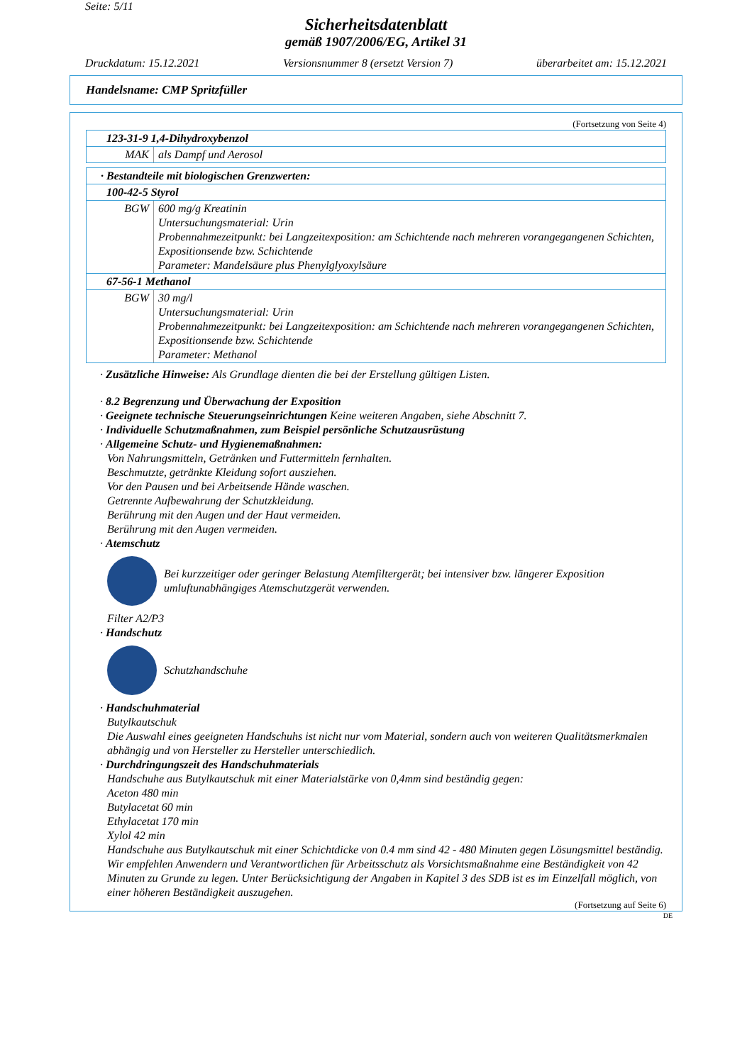Seite: 5/11
Sicherheitsdatenblatt
gemäß 1907/2006/EG, Artikel 31
Druckdatum: 15.12.2021 Versionsnummer 8 (ersetzt Version 7) überarbeitet am: 15.12.2021
Handelsname: CMP Spritzfüller
(Fortsetzung von Seite 4)
| 123-31-9 1,4-Dihydroxybenzol | |
| MAK | als Dampf und Aerosol |
| · Bestandteile mit biologischen Grenzwerten: | |
| 100-42-5 Styrol | |
| BGW | 600 mg/g Kreatinin Untersuchungsmaterial: Urin Probennahmezeitpunkt: bei Langzeitexposition: am Schichtende nach mehreren vorangegangenen Schichten, Expositionsende bzw. Schichtende Parameter: Mandelsäure plus Phenylglyoxylsäure |
| 67-56-1 Methanol | |
| BGW | 30 mg/l Untersuchungsmaterial: Urin Probennahmezeitpunkt: bei Langzeitexposition: am Schichtende nach mehreren vorangegangenen Schichten, Expositionsende bzw. Schichtende Parameter: Methanol |
· Zusätzliche Hinweise: Als Grundlage dienten die bei der Erstellung gültigen Listen.
· 8.2 Begrenzung und Überwachung der Exposition
· Geeignete technische Steuerungseinrichtungen Keine weiteren Angaben, siehe Abschnitt 7.
· Individuelle Schutzmaßnahmen, zum Beispiel persönliche Schutzausrüstung
· Allgemeine Schutz- und Hygienemaßnahmen:
Von Nahrungsmitteln, Getränken und Futtermitteln fernhalten.
Beschmutzte, getränkte Kleidung sofort ausziehen.
Vor den Pausen und bei Arbeitsende Hände waschen.
Getrennte Aufbewahrung der Schutzkleidung.
Berührung mit den Augen und der Haut vermeiden.
Berührung mit den Augen vermeiden.
· Atemschutz
Bei kurzzeitiger oder geringer Belastung Atemfiltergerät; bei intensiver bzw. längerer Exposition umluftunabhängiges Atemschutzgerät verwenden.
Filter A2/P3
· Handschutz
Schutzhandschuhe
· Handschuhmaterial
Butylkautschuk
Die Auswahl eines geeigneten Handschuhs ist nicht nur vom Material, sondern auch von weiteren Qualitätsmerkmalen abhängig und von Hersteller zu Hersteller unterschiedlich.
· Durchdringungszeit des Handschuhmaterials
Handschuhe aus Butylkautschuk mit einer Materialstärke von 0,4mm sind beständig gegen:
Aceton 480 min
Butylacetat 60 min
Ethylacetat 170 min
Xylol 42 min
Handschuhe aus Butylkautschuk mit einer Schichtdicke von 0.4 mm sind 42 - 480 Minuten gegen Lösungsmittel beständig. Wir empfehlen Anwendern und Verantwortlichen für Arbeitsschutz als Vorsichtsmaßnahme eine Beständigkeit von 42 Minuten zu Grunde zu legen. Unter Berücksichtigung der Angaben in Kapitel 3 des SDB ist es im Einzelfall möglich, von einer höheren Beständigkeit auszugehen.
(Fortsetzung auf Seite 6)
DE